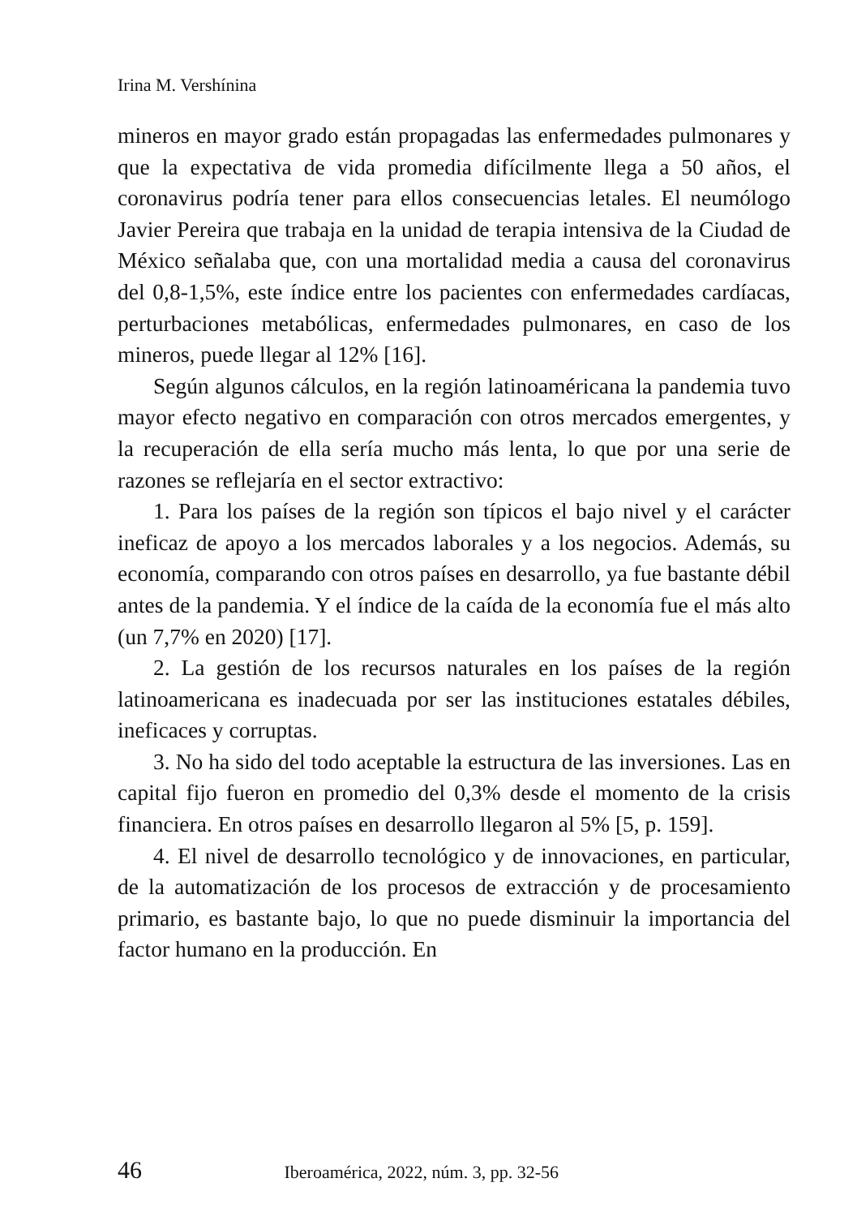Irina M. Vershínina
mineros en mayor grado están propagadas las enfermedades pulmonares y que la expectativa de vida promedia difícilmente llega a 50 años, el coronavirus podría tener para ellos consecuencias letales. El neumólogo Javier Pereira que trabaja en la unidad de terapia intensiva de la Ciudad de México señalaba que, con una mortalidad media a causa del coronavirus del 0,8-1,5%, este índice entre los pacientes con enfermedades cardíacas, perturbaciones metabólicas, enfermedades pulmonares, en caso de los mineros, puede llegar al 12% [16].
Según algunos cálculos, en la región latinoaméricana la pandemia tuvo mayor efecto negativo en comparación con otros mercados emergentes, y la recuperación de ella sería mucho más lenta, lo que por una serie de razones se reflejaría en el sector extractivo:
1. Para los países de la región son típicos el bajo nivel y el carácter ineficaz de apoyo a los mercados laborales y a los negocios. Además, su economía, comparando con otros países en desarrollo, ya fue bastante débil antes de la pandemia. Y el índice de la caída de la economía fue el más alto (un 7,7% en 2020) [17].
2. La gestión de los recursos naturales en los países de la región latinoamericana es inadecuada por ser las instituciones estatales débiles, ineficaces y corruptas.
3. No ha sido del todo aceptable la estructura de las inversiones. Las en capital fijo fueron en promedio del 0,3% desde el momento de la crisis financiera. En otros países en desarrollo llegaron al 5% [5, p. 159].
4. El nivel de desarrollo tecnológico y de innovaciones, en particular, de la automatización de los procesos de extracción y de procesamiento primario, es bastante bajo, lo que no puede disminuir la importancia del factor humano en la producción. En
46 Iberoamérica, 2022, núm. 3, pp. 32-56